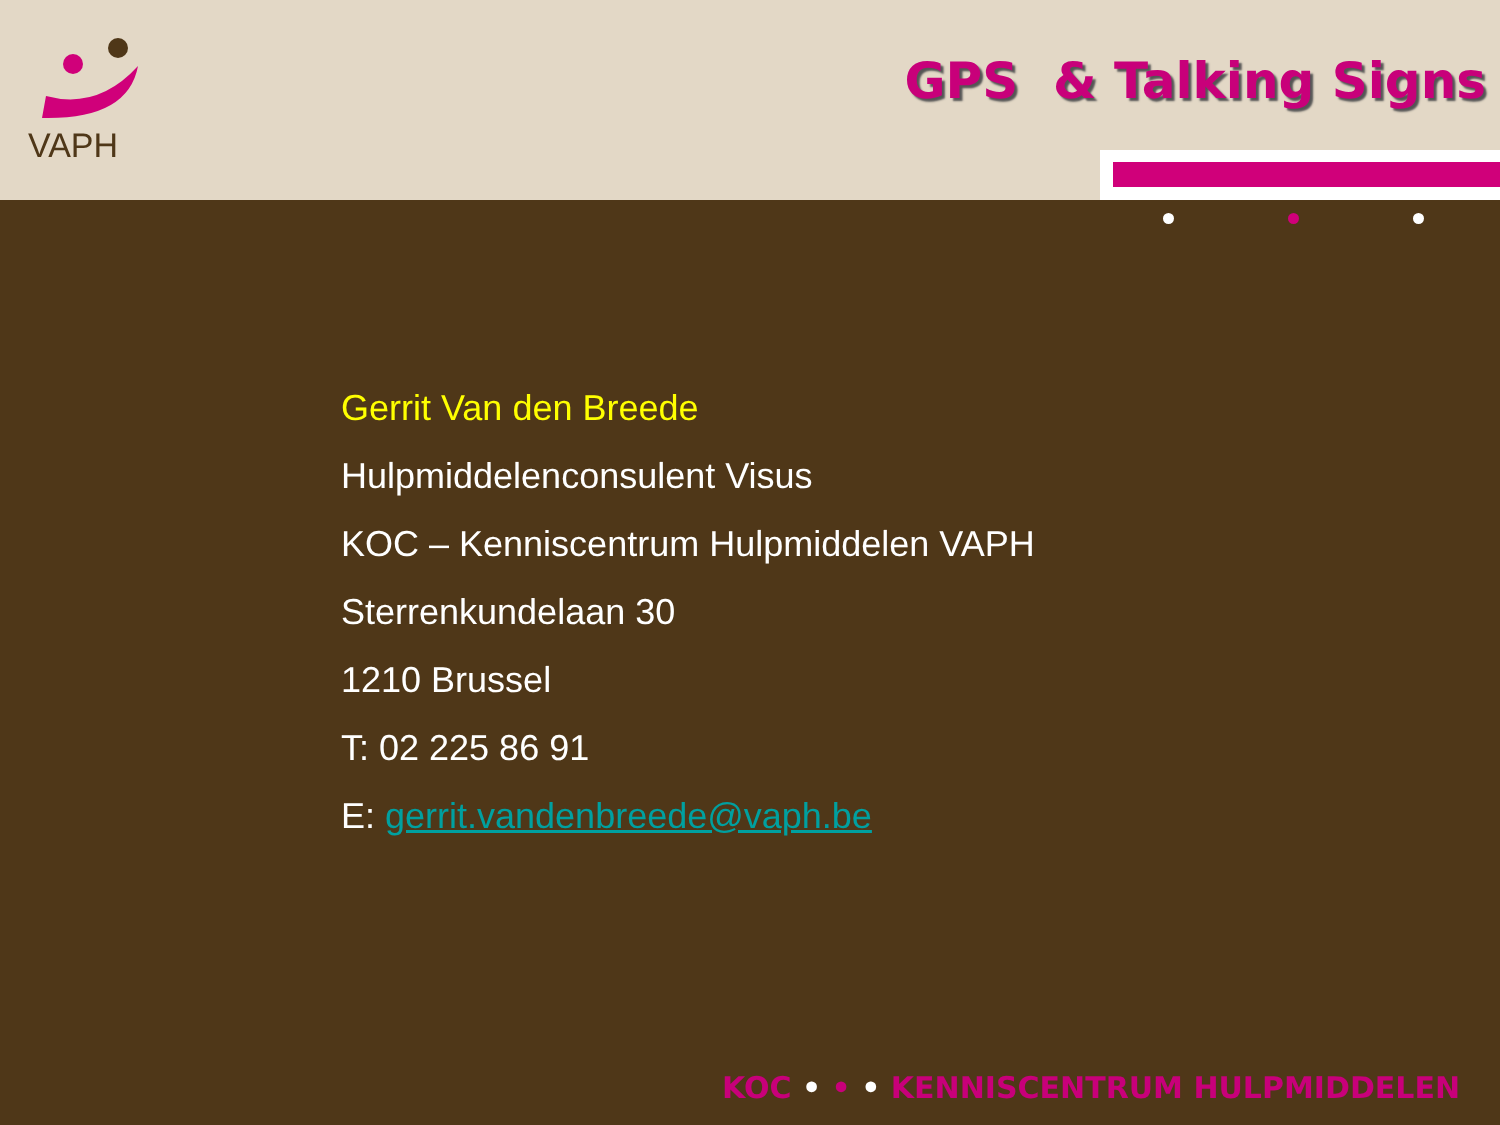VAPH
GPS & Talking Signs
Gerrit Van den Breede
Hulpmiddelenconsulent Visus
KOC – Kenniscentrum Hulpmiddelen VAPH
Sterrenkundelaan 30
1210 Brussel
T: 02 225 86 91
E: gerrit.vandenbreede@vaph.be
KOC • • • KENNISCENTRUM HULPMIDDELEN